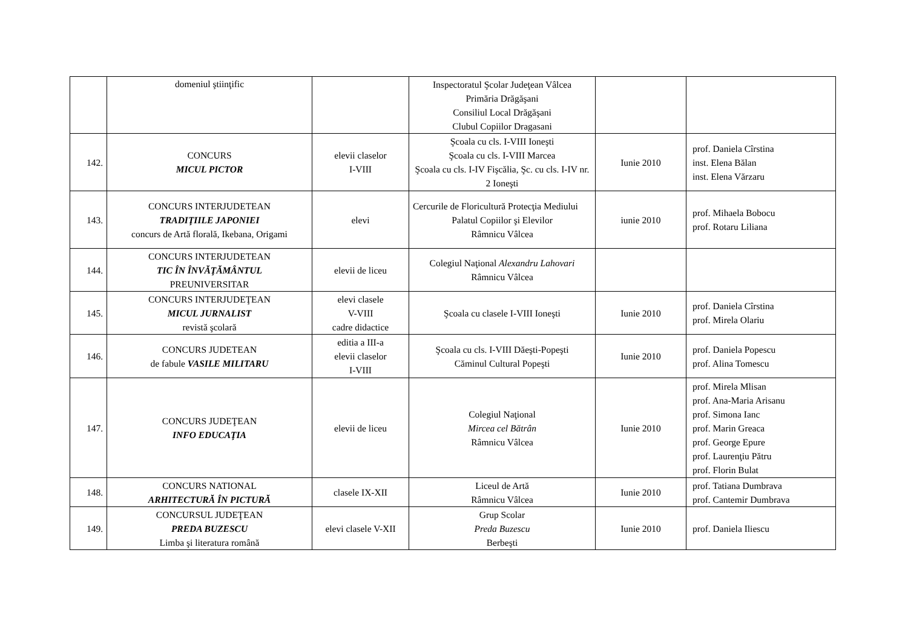| | domeniul ştiinţific | | Inspectoratul Şcolar Judeţean Vâlcea Primăria Drăgăşani Consiliul Local Drăgăşani Clubul Copiilor Dragasani | | |
| 142. | CONCURS MICUL PICTOR | elevii claselor I-VIII | Şcoala cu cls. I-VIII Ioneşti Şcoala cu cls. I-VIII Marcea Şcoala cu cls. I-IV Fişcălia, Şc. cu cls. I-IV nr. 2 Ioneşti | Iunie 2010 | prof. Daniela Cîrstina inst. Elena Bălan inst. Elena Vărzaru |
| 143. | CONCURS INTERJUDETEAN TRADIŢIILE JAPONIEI concurs de Artă florală, Ikebana, Origami | elevi | Cercurile de Floricultură Protecţia Mediului Palatul Copiilor şi Elevilor Râmnicu Vâlcea | iunie 2010 | prof. Mihaela Bobocu prof. Rotaru Liliana |
| 144. | CONCURS INTERJUDETEAN TIC ÎN ÎNVĂŢĂMÂNTUL PREUNIVERSITAR | elevii de liceu | Colegiul Naţional Alexandru Lahovari Râmnicu Vâlcea | | |
| 145. | CONCURS INTERJUDEŢEAN MICUL JURNALIST revistă şcolară | elevi clasele V-VIII cadre didactice | Şcoala cu clasele I-VIII Ioneşti | Iunie 2010 | prof. Daniela Cîrstina prof. Mirela Olariu |
| 146. | CONCURS JUDETEAN de fabule VASILE MILITARU | editia a III-a elevii claselor I-VIII | Şcoala cu cls. I-VIII Dăeşti-Popeşti Căminul Cultural Popeşti | Iunie 2010 | prof. Daniela Popescu prof. Alina Tomescu |
| 147. | CONCURS JUDEŢEAN INFO EDUCAŢIA | elevii de liceu | Colegiul Naţional Mircea cel Bătrân Râmnicu Vâlcea | Iunie 2010 | prof. Mirela Mlisan prof. Ana-Maria Arisanu prof. Simona Ianc prof. Marin Greaca prof. George Epure prof. Laurenţiu Pătru prof. Florin Bulat |
| 148. | CONCURS NATIONAL ARHITECTURĂ ÎN PICTURĂ | clasele IX-XII | Liceul de Artă Râmnicu Vâlcea | Iunie 2010 | prof. Tatiana Dumbrava prof. Cantemir Dumbrava |
| 149. | CONCURSUL JUDEŢEAN PREDA BUZESCU Limba şi literatura română | elevi clasele V-XII | Grup Scolar Preda Buzescu Berbeşti | Iunie 2010 | prof. Daniela Iliescu |